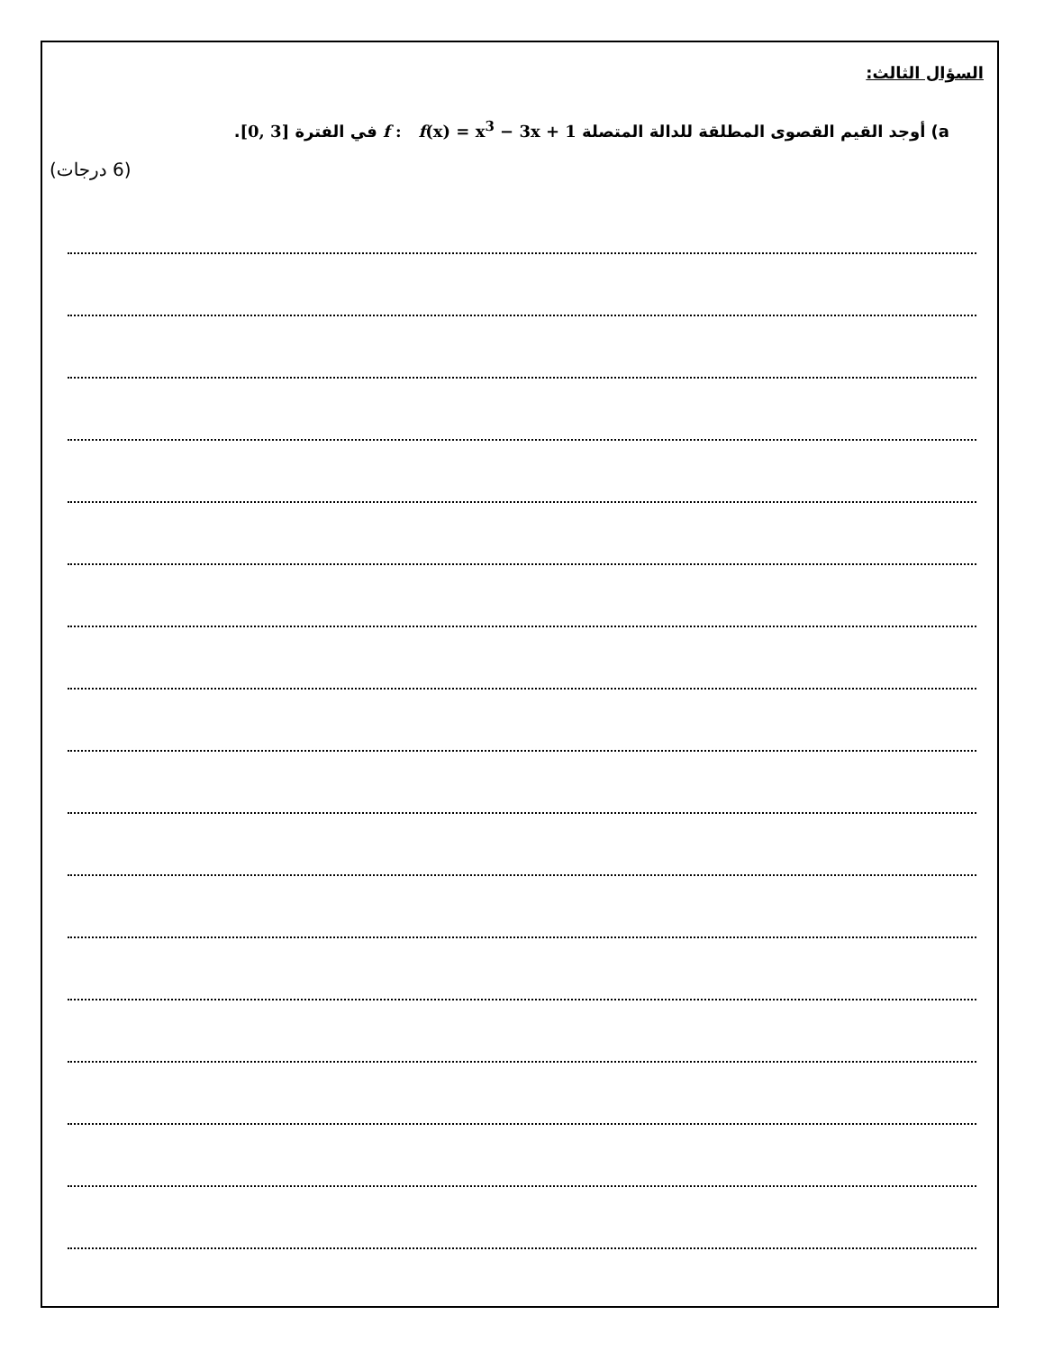السؤال الثالث:
a) أوجد القيم القصوى المطلقة للدالة المتصلة f : f(x) = x<sup>3</sup> − 3x + 1 في الفترة [0, 3].
(6 درجات)